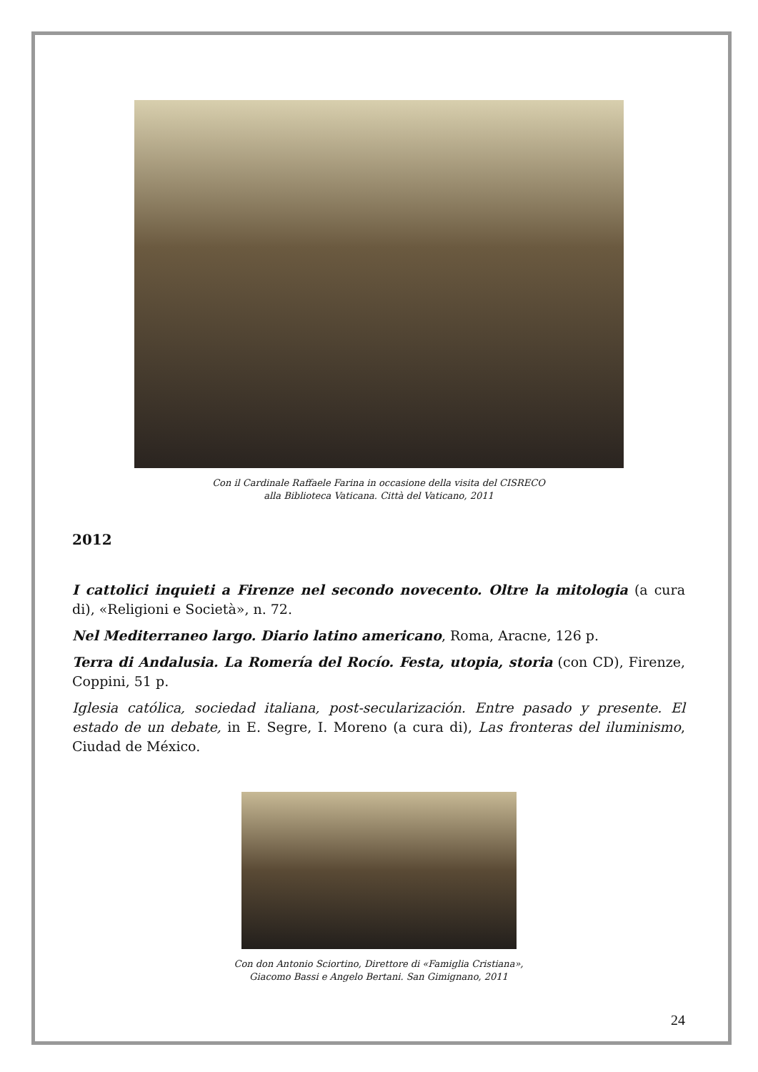Con il Cardinale Raffaele Farina in occasione della visita del CISRECO
alla Biblioteca Vaticana. Città del Vaticano, 2011
2012
I cattolici inquieti a Firenze nel secondo novecento. Oltre la mitologia (a cura di), «Religioni e Società», n. 72.
Nel Mediterraneo largo. Diario latino americano, Roma, Aracne, 126 p.
Terra di Andalusia. La Romería del Rocío. Festa, utopia, storia (con CD), Firenze, Coppini, 51 p.
Iglesia católica, sociedad italiana, post-secularización. Entre pasado y presente. El estado de un debate, in E. Segre, I. Moreno (a cura di), Las fronteras del iluminismo, Ciudad de México.
Con don Antonio Sciortino, Direttore di «Famiglia Cristiana»,
Giacomo Bassi e Angelo Bertani. San Gimignano, 2011
24